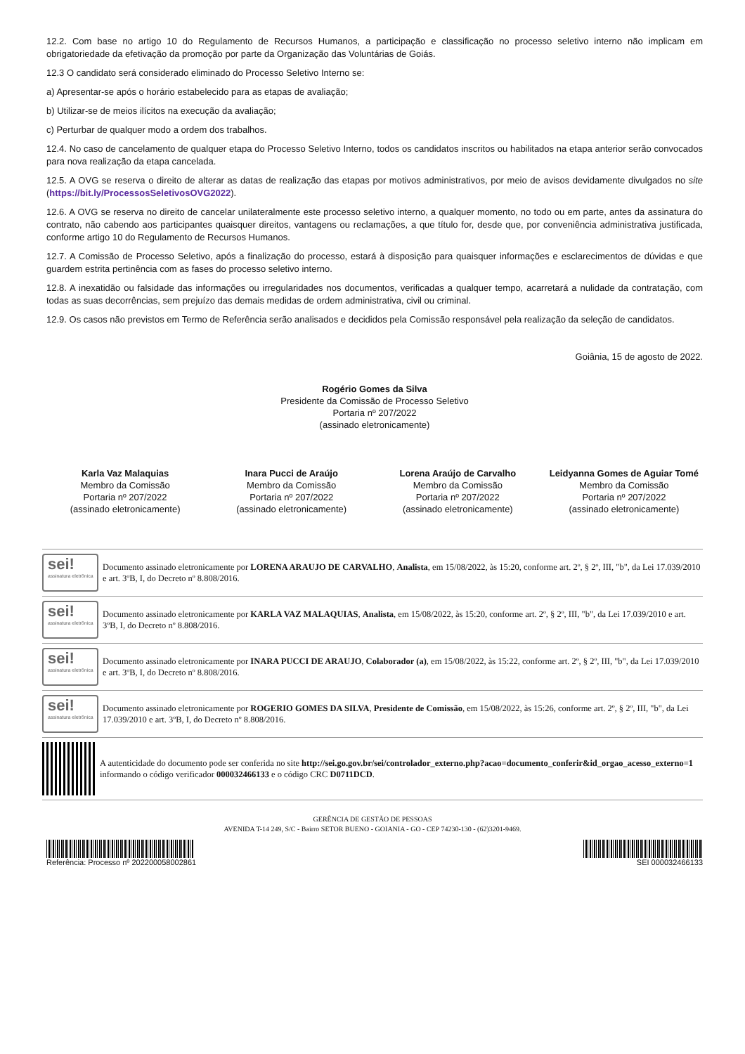12.2. Com base no artigo 10 do Regulamento de Recursos Humanos, a participação e classificação no processo seletivo interno não implicam em obrigatoriedade da efetivação da promoção por parte da Organização das Voluntárias de Goiás.
12.3 O candidato será considerado eliminado do Processo Seletivo Interno se:
a) Apresentar-se após o horário estabelecido para as etapas de avaliação;
b) Utilizar-se de meios ilícitos na execução da avaliação;
c) Perturbar de qualquer modo a ordem dos trabalhos.
12.4. No caso de cancelamento de qualquer etapa do Processo Seletivo Interno, todos os candidatos inscritos ou habilitados na etapa anterior serão convocados para nova realização da etapa cancelada.
12.5. A OVG se reserva o direito de alterar as datas de realização das etapas por motivos administrativos, por meio de avisos devidamente divulgados no site (https://bit.ly/ProcessosSeletivosOVG2022).
12.6. A OVG se reserva no direito de cancelar unilateralmente este processo seletivo interno, a qualquer momento, no todo ou em parte, antes da assinatura do contrato, não cabendo aos participantes quaisquer direitos, vantagens ou reclamações, a que título for, desde que, por conveniência administrativa justificada, conforme artigo 10 do Regulamento de Recursos Humanos.
12.7. A Comissão de Processo Seletivo, após a finalização do processo, estará à disposição para quaisquer informações e esclarecimentos de dúvidas e que guardem estrita pertinência com as fases do processo seletivo interno.
12.8. A inexatidão ou falsidade das informações ou irregularidades nos documentos, verificadas a qualquer tempo, acarretará a nulidade da contratação, com todas as suas decorrências, sem prejuízo das demais medidas de ordem administrativa, civil ou criminal.
12.9. Os casos não previstos em Termo de Referência serão analisados e decididos pela Comissão responsável pela realização da seleção de candidatos.
Goiânia, 15 de agosto de 2022.
Rogério Gomes da Silva
Presidente da Comissão de Processo Seletivo
Portaria nº 207/2022
(assinado eletronicamente)
Karla Vaz Malaquias
Membro da Comissão
Portaria nº 207/2022
(assinado eletronicamente)
Inara Pucci de Araújo
Membro da Comissão
Portaria nº 207/2022
(assinado eletronicamente)
Lorena Araújo de Carvalho
Membro da Comissão
Portaria nº 207/2022
(assinado eletronicamente)
Leidyanna Gomes de Aguiar Tomé
Membro da Comissão
Portaria nº 207/2022
(assinado eletronicamente)
sei!
assinatura eletrônica
Documento assinado eletronicamente por LORENA ARAUJO DE CARVALHO, Analista, em 15/08/2022, às 15:20, conforme art. 2º, § 2º, III, "b", da Lei 17.039/2010 e art. 3ºB, I, do Decreto nº 8.808/2016.
sei!
assinatura eletrônica
Documento assinado eletronicamente por KARLA VAZ MALAQUIAS, Analista, em 15/08/2022, às 15:20, conforme art. 2º, § 2º, III, "b", da Lei 17.039/2010 e art. 3ºB, I, do Decreto nº 8.808/2016.
sei!
assinatura eletrônica
Documento assinado eletronicamente por INARA PUCCI DE ARAUJO, Colaborador (a), em 15/08/2022, às 15:22, conforme art. 2º, § 2º, III, "b", da Lei 17.039/2010 e art. 3ºB, I, do Decreto nº 8.808/2016.
sei!
assinatura eletrônica
Documento assinado eletronicamente por ROGERIO GOMES DA SILVA, Presidente de Comissão, em 15/08/2022, às 15:26, conforme art. 2º, § 2º, III, "b", da Lei 17.039/2010 e art. 3ºB, I, do Decreto nº 8.808/2016.
A autenticidade do documento pode ser conferida no site http://sei.go.gov.br/sei/controlador_externo.php?acao=documento_conferir&id_orgao_acesso_externo=1 informando o código verificador 000032466133 e o código CRC D0711DCD.
GERÊNCIA DE GESTÃO DE PESSOAS
AVENIDA T-14 249, S/C - Bairro SETOR BUENO - GOIANIA - GO - CEP 74230-130 - (62)3201-9469.
Referência: Processo nº 202200058002861
SEI 000032466133